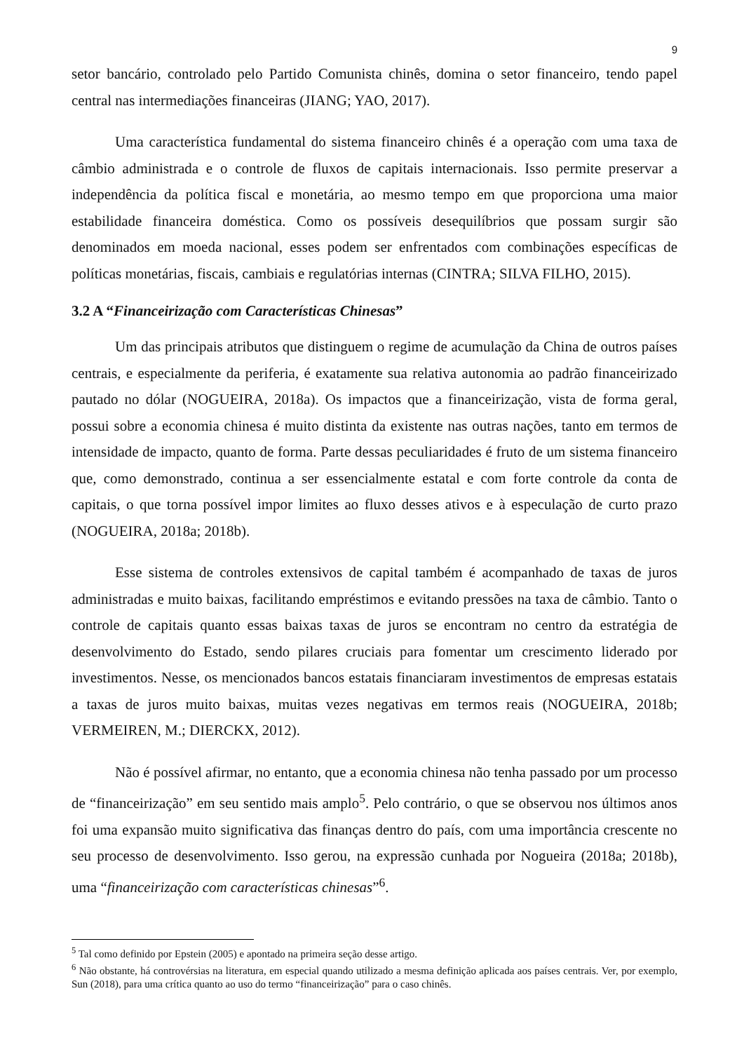9
setor bancário, controlado pelo Partido Comunista chinês, domina o setor financeiro, tendo papel central nas intermediações financeiras (JIANG; YAO, 2017).
Uma característica fundamental do sistema financeiro chinês é a operação com uma taxa de câmbio administrada e o controle de fluxos de capitais internacionais. Isso permite preservar a independência da política fiscal e monetária, ao mesmo tempo em que proporciona uma maior estabilidade financeira doméstica. Como os possíveis desequilíbrios que possam surgir são denominados em moeda nacional, esses podem ser enfrentados com combinações específicas de políticas monetárias, fiscais, cambiais e regulatórias internas (CINTRA; SILVA FILHO, 2015).
3.2 A “Financeirização com Características Chinesas”
Um das principais atributos que distinguem o regime de acumulação da China de outros países centrais, e especialmente da periferia, é exatamente sua relativa autonomia ao padrão financeirizado pautado no dólar (NOGUEIRA, 2018a). Os impactos que a financeirização, vista de forma geral, possui sobre a economia chinesa é muito distinta da existente nas outras nações, tanto em termos de intensidade de impacto, quanto de forma. Parte dessas peculiaridades é fruto de um sistema financeiro que, como demonstrado, continua a ser essencialmente estatal e com forte controle da conta de capitais, o que torna possível impor limites ao fluxo desses ativos e à especulação de curto prazo (NOGUEIRA, 2018a; 2018b).
Esse sistema de controles extensivos de capital também é acompanhado de taxas de juros administradas e muito baixas, facilitando empréstimos e evitando pressões na taxa de câmbio. Tanto o controle de capitais quanto essas baixas taxas de juros se encontram no centro da estratégia de desenvolvimento do Estado, sendo pilares cruciais para fomentar um crescimento liderado por investimentos. Nesse, os mencionados bancos estatais financiaram investimentos de empresas estatais a taxas de juros muito baixas, muitas vezes negativas em termos reais (NOGUEIRA, 2018b; VERMEIREN, M.; DIERCKX, 2012).
Não é possível afirmar, no entanto, que a economia chinesa não tenha passado por um processo de “financeirização” em seu sentido mais amplo<sup>5</sup>. Pelo contrário, o que se observou nos últimos anos foi uma expansão muito significativa das finanças dentro do país, com uma importância crescente no seu processo de desenvolvimento. Isso gerou, na expressão cunhada por Nogueira (2018a; 2018b), uma “financeirização com características chinesas”<sup>6</sup>.
<sup>5</sup> Tal como definido por Epstein (2005) e apontado na primeira seção desse artigo.
<sup>6</sup> Não obstante, há controvérsias na literatura, em especial quando utilizado a mesma definição aplicada aos países centrais. Ver, por exemplo, Sun (2018), para uma crítica quanto ao uso do termo “financeirização” para o caso chinês.